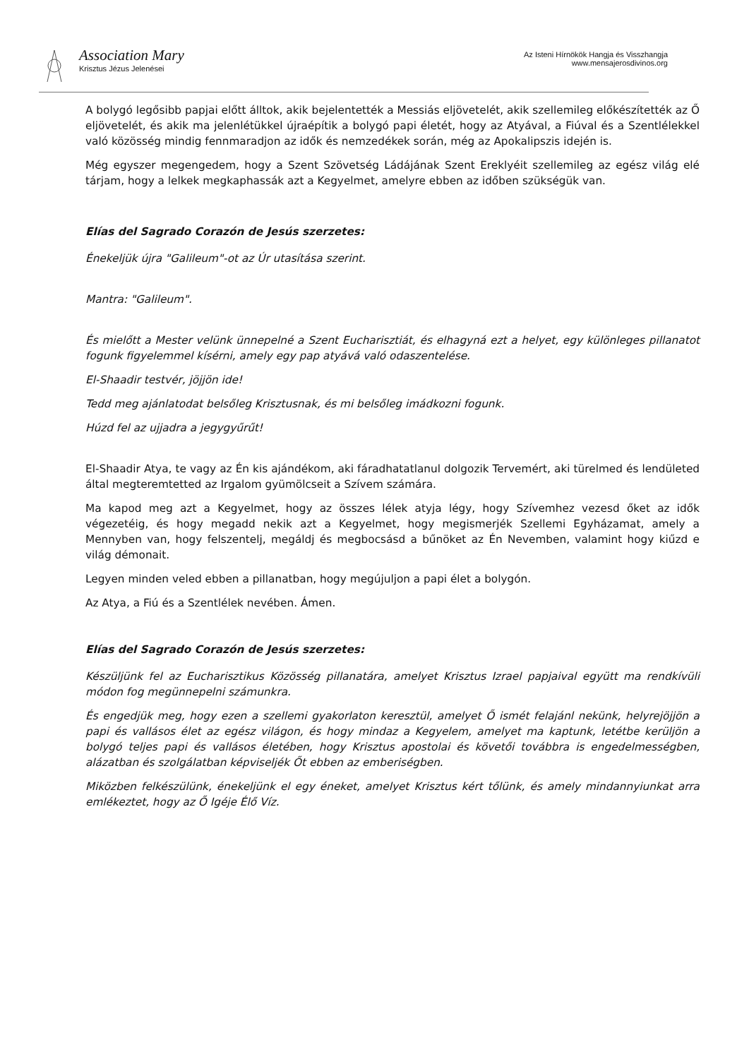Association Mary
Krisztus Jézus Jelenései
Az Isteni Hírnökök Hangja és Visszhangja
www.mensajerosdivinos.org
A bolygó legősibb papjai előtt álltok, akik bejelentették a Messiás eljövetelét, akik szellemileg előkészítették az Ő eljövetelét, és akik ma jelenlétükkel újraépítik a bolygó papi életét, hogy az Atyával, a Fiúval és a Szentlélekkel való közösség mindig fennmaradjon az idők és nemzedékek során, még az Apokalipszis idején is.
Még egyszer megengedem, hogy a Szent Szövetség Ládájának Szent Ereklyéit szellemileg az egész világ elé tárjam, hogy a lelkek megkaphassák azt a Kegyelmet, amelyre ebben az időben szükségük van.
Elías del Sagrado Corazón de Jesús szerzetes:
Énekeljük újra "Galileum"-ot az Úr utasítása szerint.
Mantra: "Galileum".
És mielőtt a Mester velünk ünnepelné a Szent Eucharisztiát, és elhagyná ezt a helyet, egy különleges pillanatot fogunk figyelemmel kísérni, amely egy pap atyává való odaszentelése.
El-Shaadir testvér, jöjjön ide!
Tedd meg ajánlatodat belsőleg Krisztusnak, és mi belsőleg imádkozni fogunk.
Húzd fel az ujjadra a jegygyűrűt!
El-Shaadir Atya, te vagy az Én kis ajándékom, aki fáradhatatlanul dolgozik Tervemért, aki türelmed és lendületed által megteremtetted az Irgalom gyümölcseit a Szívem számára.
Ma kapod meg azt a Kegyelmet, hogy az összes lélek atyja légy, hogy Szívemhez vezesd őket az idők végezetéig, és hogy megadd nekik azt a Kegyelmet, hogy megismerjék Szellemi Egyházamat, amely a Mennyben van, hogy felszentelj, megáldj és megbocsásd a bűnöket az Én Nevemben, valamint hogy kiűzd e világ démonait.
Legyen minden veled ebben a pillanatban, hogy megújuljon a papi élet a bolygón.
Az Atya, a Fiú és a Szentlélek nevében. Ámen.
Elías del Sagrado Corazón de Jesús szerzetes:
Készüljünk fel az Eucharisztikus Közösség pillanatára, amelyet Krisztus Izrael papjaival együtt ma rendkívüli módon fog megünnepelni számunkra.
És engedjük meg, hogy ezen a szellemi gyakorlaton keresztül, amelyet Ő ismét felajánl nekünk, helyrejöjjön a papi és vallásos élet az egész világon, és hogy mindaz a Kegyelem, amelyet ma kaptunk, letétbe kerüljön a bolygó teljes papi és vallásos életében, hogy Krisztus apostolai és követői továbbra is engedelmességben, alázatban és szolgálatban képviseljék Őt ebben az emberiségben.
Miközben felkészülünk, énekeljünk el egy éneket, amelyet Krisztus kért tőlünk, és amely mindannyiunkat arra emlékeztet, hogy az Ő Igéje Élő Víz.